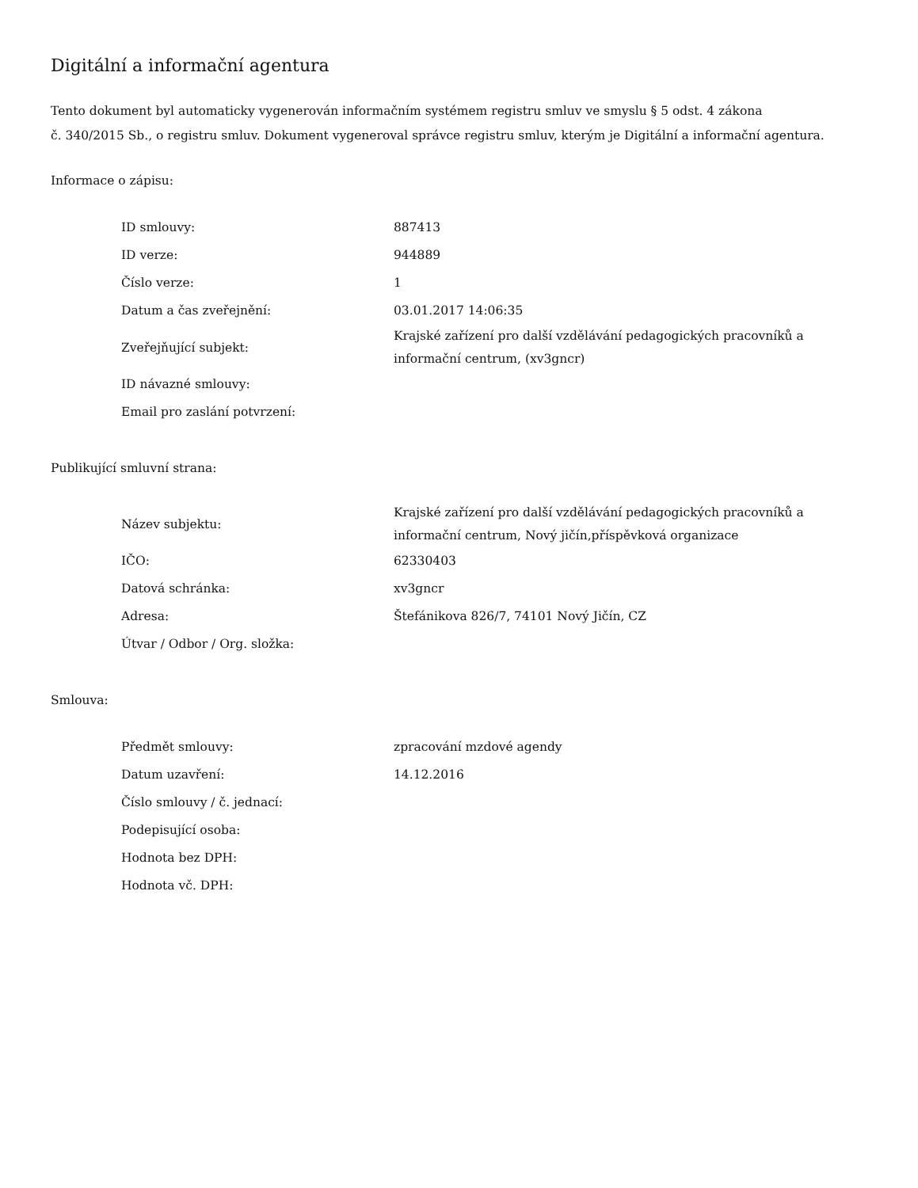Digitální a informační agentura
Tento dokument byl automaticky vygenerován informačním systémem registru smluv ve smyslu § 5 odst. 4 zákona
č. 340/2015 Sb., o registru smluv. Dokument vygeneroval správce registru smluv, kterým je Digitální a informační agentura.
Informace o zápisu:
| ID smlouvy: | 887413 |
| ID verze: | 944889 |
| Číslo verze: | 1 |
| Datum a čas zveřejnění: | 03.01.2017 14:06:35 |
| Zveřejňující subjekt: | Krajské zařízení pro další vzdělávání pedagogických pracovníků a informační centrum, (xv3gncr) |
| ID návazné smlouvy: | |
| Email pro zaslání potvrzení: | |
Publikující smluvní strana:
| Název subjektu: | Krajské zařízení pro další vzdělávání pedagogických pracovníků a informační centrum, Nový jičín,příspěvková organizace |
| IČO: | 62330403 |
| Datová schránka: | xv3gncr |
| Adresa: | Štefánikova 826/7, 74101 Nový Jičín, CZ |
| Útvar / Odbor / Org. složka: | |
Smlouva:
| Předmět smlouvy: | zpracování mzdové agendy |
| Datum uzavření: | 14.12.2016 |
| Číslo smlouvy / č. jednací: | |
| Podepisující osoba: | |
| Hodnota bez DPH: | |
| Hodnota vč. DPH: | |